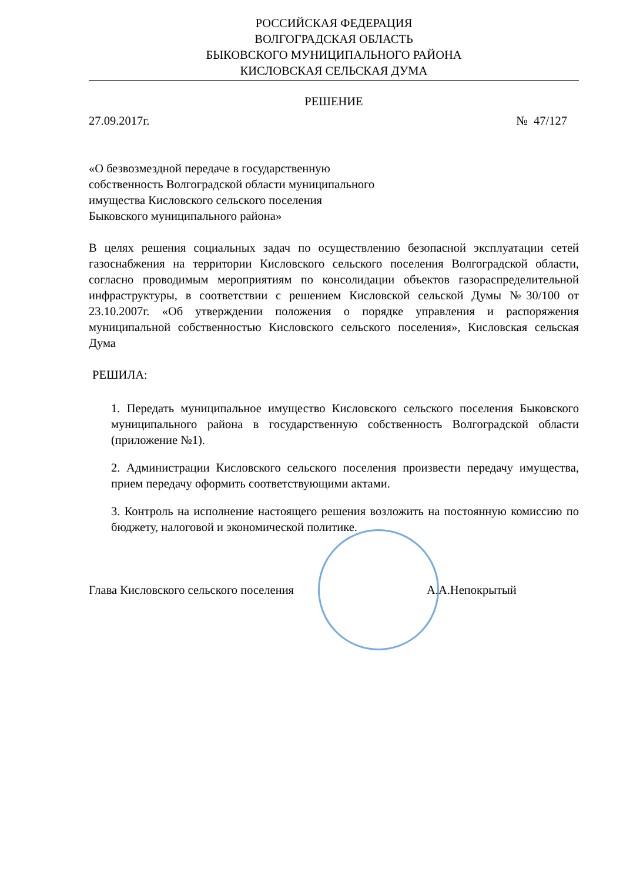РОССИЙСКАЯ ФЕДЕРАЦИЯ
ВОЛГОГРАДСКАЯ ОБЛАСТЬ
БЫКОВСКОГО МУНИЦИПАЛЬНОГО РАЙОНА
КИСЛОВСКАЯ СЕЛЬСКАЯ ДУМА
РЕШЕНИЕ
27.09.2017г. № 47/127
«О безвозмездной передаче в государственную
собственность Волгоградской области муниципального
имущества Кисловского сельского поселения
Быковского муниципального района»
В целях решения социальных задач по осуществлению безопасной эксплуатации сетей газоснабжения на территории Кисловского сельского поселения Волгоградской области, согласно проводимым мероприятиям по консолидации объектов газораспределительной инфраструктуры, в соответствии с решением Кисловской сельской Думы №30/100 от 23.10.2007г. «Об утверждении положения о порядке управления и распоряжения муниципальной собственностью Кисловского сельского поселения», Кисловская сельская Дума
РЕШИЛА:
1. Передать муниципальное имущество Кисловского сельского поселения Быковского муниципального района в государственную собственность Волгоградской области (приложение №1).
2. Администрации Кисловского сельского поселения произвести передачу имущества, прием передачу оформить соответствующими актами.
3. Контроль на исполнение настоящего решения возложить на постоянную комиссию по бюджету, налоговой и экономической политике.
Глава Кисловского сельского поселения А.А.Непокрытый